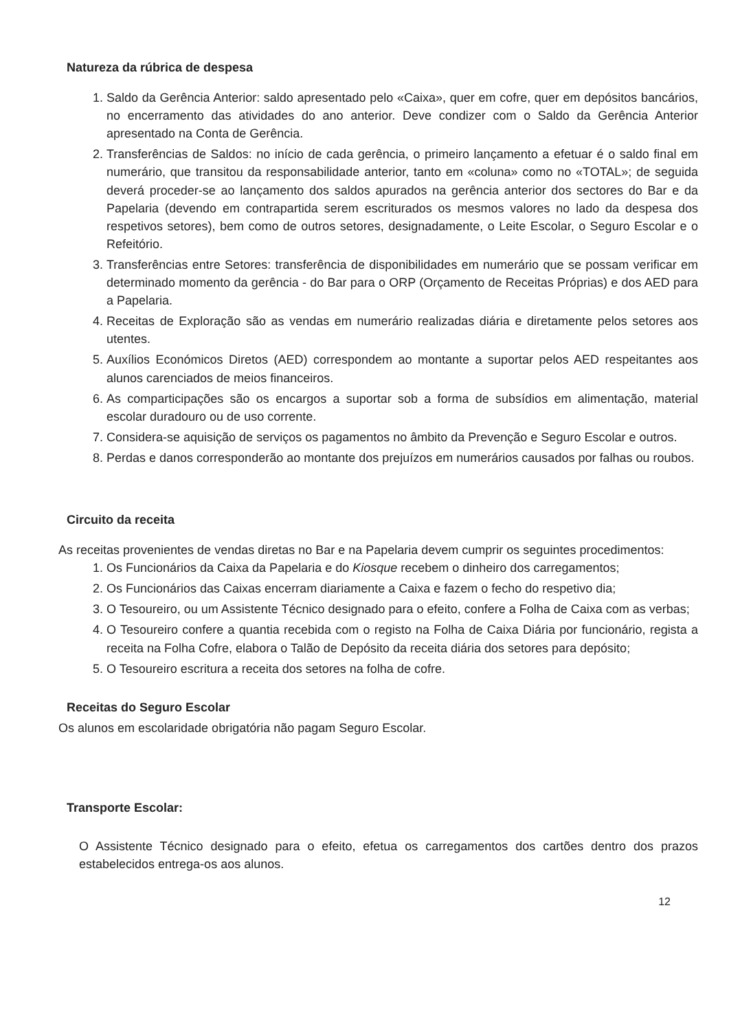Natureza da rúbrica de despesa
1. Saldo da Gerência Anterior: saldo apresentado pelo «Caixa», quer em cofre, quer em depósitos bancários, no encerramento das atividades do ano anterior. Deve condizer com o Saldo da Gerência Anterior apresentado na Conta de Gerência.
2. Transferências de Saldos: no início de cada gerência, o primeiro lançamento a efetuar é o saldo final em numerário, que transitou da responsabilidade anterior, tanto em «coluna» como no «TOTAL»; de seguida deverá proceder-se ao lançamento dos saldos apurados na gerência anterior dos sectores do Bar e da Papelaria (devendo em contrapartida serem escriturados os mesmos valores no lado da despesa dos respetivos setores), bem como de outros setores, designadamente, o Leite Escolar, o Seguro Escolar e o Refeitório.
3. Transferências entre Setores: transferência de disponibilidades em numerário que se possam verificar em determinado momento da gerência - do Bar para o ORP (Orçamento de Receitas Próprias) e dos AED para a Papelaria.
4. Receitas de Exploração são as vendas em numerário realizadas diária e diretamente pelos setores aos utentes.
5. Auxílios Económicos Diretos (AED) correspondem ao montante a suportar pelos AED respeitantes aos alunos carenciados de meios financeiros.
6. As comparticipações são os encargos a suportar sob a forma de subsídios em alimentação, material escolar duradouro ou de uso corrente.
7. Considera-se aquisição de serviços os pagamentos no âmbito da Prevenção e Seguro Escolar e outros.
8. Perdas e danos corresponderão ao montante dos prejuízos em numerários causados por falhas ou roubos.
Circuito da receita
As receitas provenientes de vendas diretas no Bar e na Papelaria devem cumprir os seguintes procedimentos:
1. Os Funcionários da Caixa da Papelaria e do Kiosque recebem o dinheiro dos carregamentos;
2. Os Funcionários das Caixas encerram diariamente a Caixa e fazem o fecho do respetivo dia;
3. O Tesoureiro, ou um Assistente Técnico designado para o efeito, confere a Folha de Caixa com as verbas;
4. O Tesoureiro confere a quantia recebida com o registo na Folha de Caixa Diária por funcionário, regista a receita na Folha Cofre, elabora o Talão de Depósito da receita diária dos setores para depósito;
5. O Tesoureiro escritura a receita dos setores na folha de cofre.
Receitas do Seguro Escolar
Os alunos em escolaridade obrigatória não pagam Seguro Escolar.
Transporte Escolar:
O Assistente Técnico designado para o efeito, efetua os carregamentos dos cartões dentro dos prazos estabelecidos entrega-os aos alunos.
12